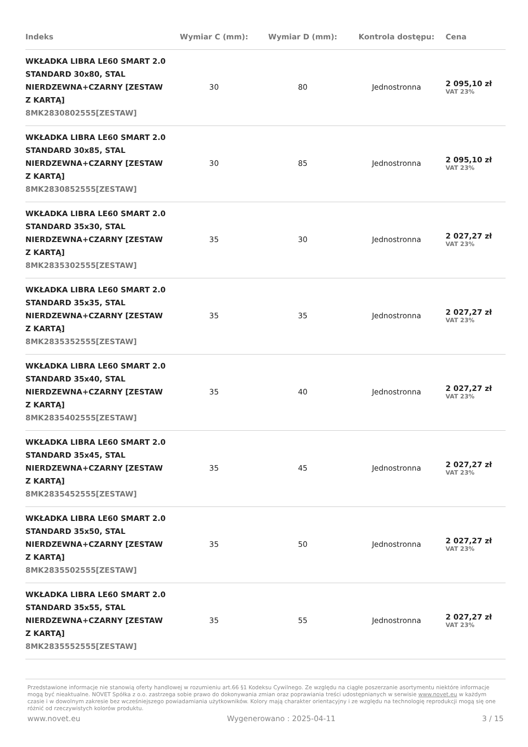| Indeks | Wymiar C (mm): | Wymiar D (mm): | Kontrola dostępu: | Cena |
| --- | --- | --- | --- | --- |
| WKŁADKA LIBRA LE60 SMART 2.0 STANDARD 30x80, STAL NIERDZEWNA+CZARNY [ZESTAW Z KARTĄ] 8MK2830802555[ZESTAW] | 30 | 80 | Jednostronna | 2 095,10 zł VAT 23% |
| WKŁADKA LIBRA LE60 SMART 2.0 STANDARD 30x85, STAL NIERDZEWNA+CZARNY [ZESTAW Z KARTĄ] 8MK2830852555[ZESTAW] | 30 | 85 | Jednostronna | 2 095,10 zł VAT 23% |
| WKŁADKA LIBRA LE60 SMART 2.0 STANDARD 35x30, STAL NIERDZEWNA+CZARNY [ZESTAW Z KARTĄ] 8MK2835302555[ZESTAW] | 35 | 30 | Jednostronna | 2 027,27 zł VAT 23% |
| WKŁADKA LIBRA LE60 SMART 2.0 STANDARD 35x35, STAL NIERDZEWNA+CZARNY [ZESTAW Z KARTĄ] 8MK2835352555[ZESTAW] | 35 | 35 | Jednostronna | 2 027,27 zł VAT 23% |
| WKŁADKA LIBRA LE60 SMART 2.0 STANDARD 35x40, STAL NIERDZEWNA+CZARNY [ZESTAW Z KARTĄ] 8MK2835402555[ZESTAW] | 35 | 40 | Jednostronna | 2 027,27 zł VAT 23% |
| WKŁADKA LIBRA LE60 SMART 2.0 STANDARD 35x45, STAL NIERDZEWNA+CZARNY [ZESTAW Z KARTĄ] 8MK2835452555[ZESTAW] | 35 | 45 | Jednostronna | 2 027,27 zł VAT 23% |
| WKŁADKA LIBRA LE60 SMART 2.0 STANDARD 35x50, STAL NIERDZEWNA+CZARNY [ZESTAW Z KARTĄ] 8MK2835502555[ZESTAW] | 35 | 50 | Jednostronna | 2 027,27 zł VAT 23% |
| WKŁADKA LIBRA LE60 SMART 2.0 STANDARD 35x55, STAL NIERDZEWNA+CZARNY [ZESTAW Z KARTĄ] 8MK2835552555[ZESTAW] | 35 | 55 | Jednostronna | 2 027,27 zł VAT 23% |
Przedstawione informacje nie stanowią oferty handlowej w rozumieniu art.66 §1 Kodeksu Cywilnego. Ze względu na ciągłe poszerzanie asortymentu niektóre informacje mogą być nieaktualne. NOVET Spółka z o.o. zastrzega sobie prawo do dokonywania zmian oraz poprawiania treści udostępnianych w serwisie www.novet.eu w każdym czasie i w dowolnym zakresie bez wcześniejszego powiadamiania użytkowników. Kolory mają charakter orientacyjny i ze względu na technologię reprodukcji mogą się one różnić od rzeczywistych kolorów produktu.
www.novet.eu Wygenerowano : 2025-04-11 3 / 15